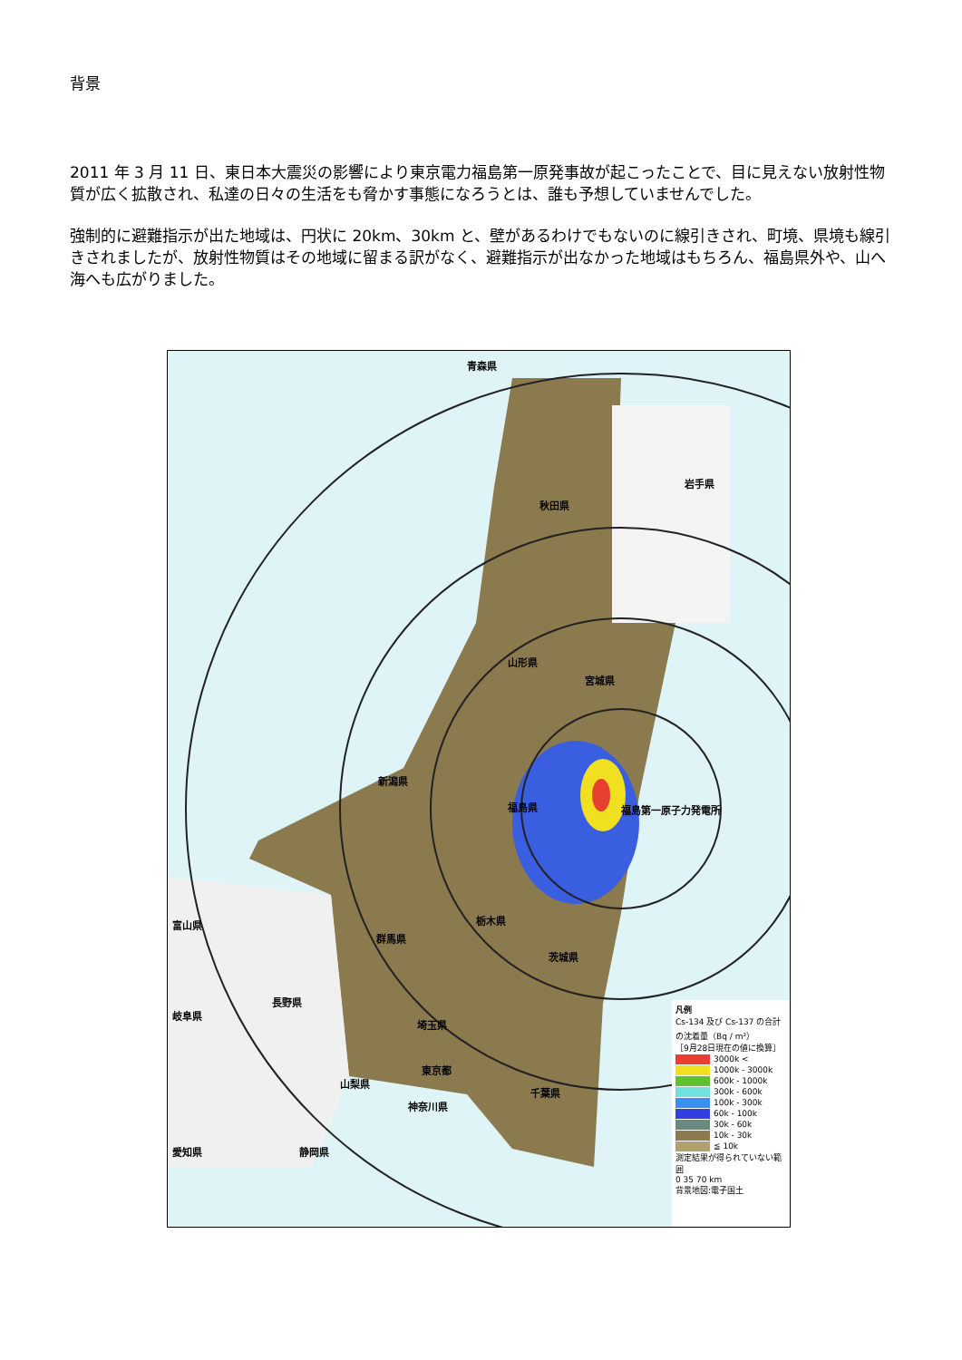背景
2011 年 3 月 11 日、東日本大震災の影響により東京電力福島第一原発事故が起こったことで、目に見えない放射性物質が広く拡散され、私達の日々の生活をも脅かす事態になろうとは、誰も予想していませんでした。
強制的に避難指示が出た地域は、円状に 20km、30km と、壁があるわけでもないのに線引きされ、町境、県境も線引きされましたが、放射性物質はその地域に留まる訳がなく、避難指示が出なかった地域はもちろん、福島県外や、山へ海へも広がりました。
青森県
岩手県
秋田県
山形県
宮城県
新潟県
福島県 福島第一原子力発電所
富山県 栃木県
群馬県
茨城県
長野県
岐阜県
埼玉県
東京都
山梨県
千葉県
神奈川県
愛知県 静岡県
凡例
Cs-134 及び Cs-137 の合計の沈着量（Bq / m²）
［9月28日現在の値に換算］
3000k <
1000k - 3000k
600k - 1000k
300k - 600k
100k - 300k
60k - 100k
30k - 60k
10k - 30k
≦ 10k
測定結果が得られていない範囲
0 35 70 km
背景地図:電子国土